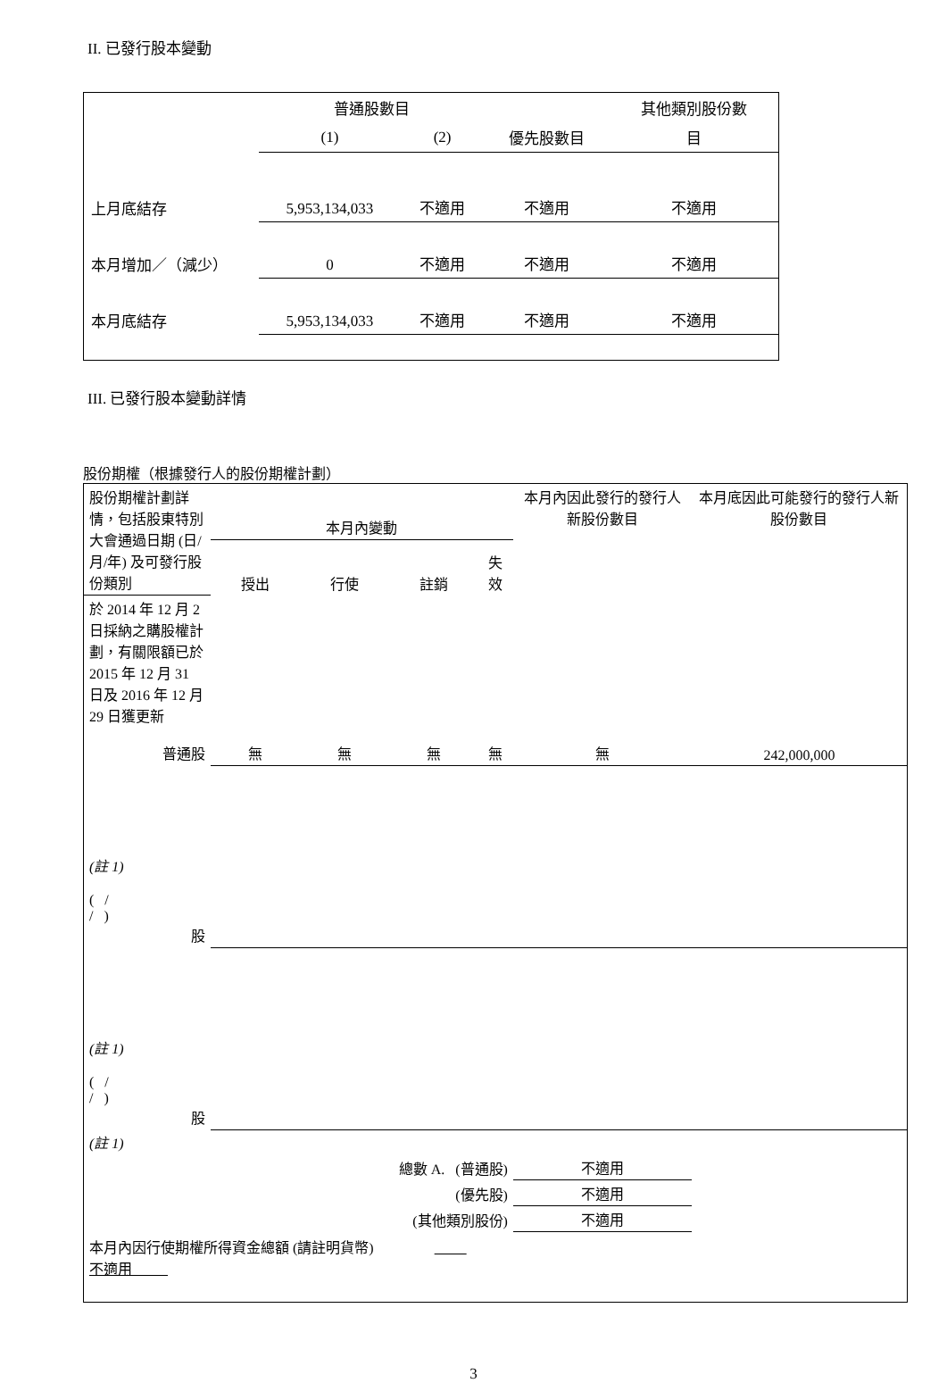II. 已發行股本變動
| | 普通股數目 | | | 其他類別股份數 |
| | (1) | (2) | 優先股數目 | 目 |
| 上月底結存 | 5,953,134,033 | 不適用 | 不適用 | 不適用 |
| 本月增加／（減少） | 0 | 不適用 | 不適用 | 不適用 |
| 本月底結存 | 5,953,134,033 | 不適用 | 不適用 | 不適用 |
III. 已發行股本變動詳情
股份期權（根據發行人的股份期權計劃）
| 股份期權計劃詳情，包括股東特別大會通過日期 (日/月/年) 及可發行股份類別 | 本月內變動 | | | | 本月內因此發行的發行人新股份數目 | 本月底因此可能發行的發行人新股份數目 |
| | 授出 | 行使 | 註銷 | 失效 | | |
| 於 2014 年 12 月 2 日採納之購股權計劃，有關限額已於 2015 年 12 月 31 日及 2016 年 12 月 29 日獲更新 普通股 | 無 | 無 | 無 | 無 | 無 | 242,000,000 |
| (註 1) ( / / ) 股 | | | | | | |
| (註 1) ( / / ) 股 | | | | | | |
| (註 1) | | | | | | |
| 總數 A. (普通股) | | | | | 不適用 | |
| (優先股) | | | | | 不適用 | |
| (其他類別股份) | | | | | 不適用 | |
| 本月內因行使期權所得資金總額 (請註明貨幣) 不適用 | | | | | | |
3